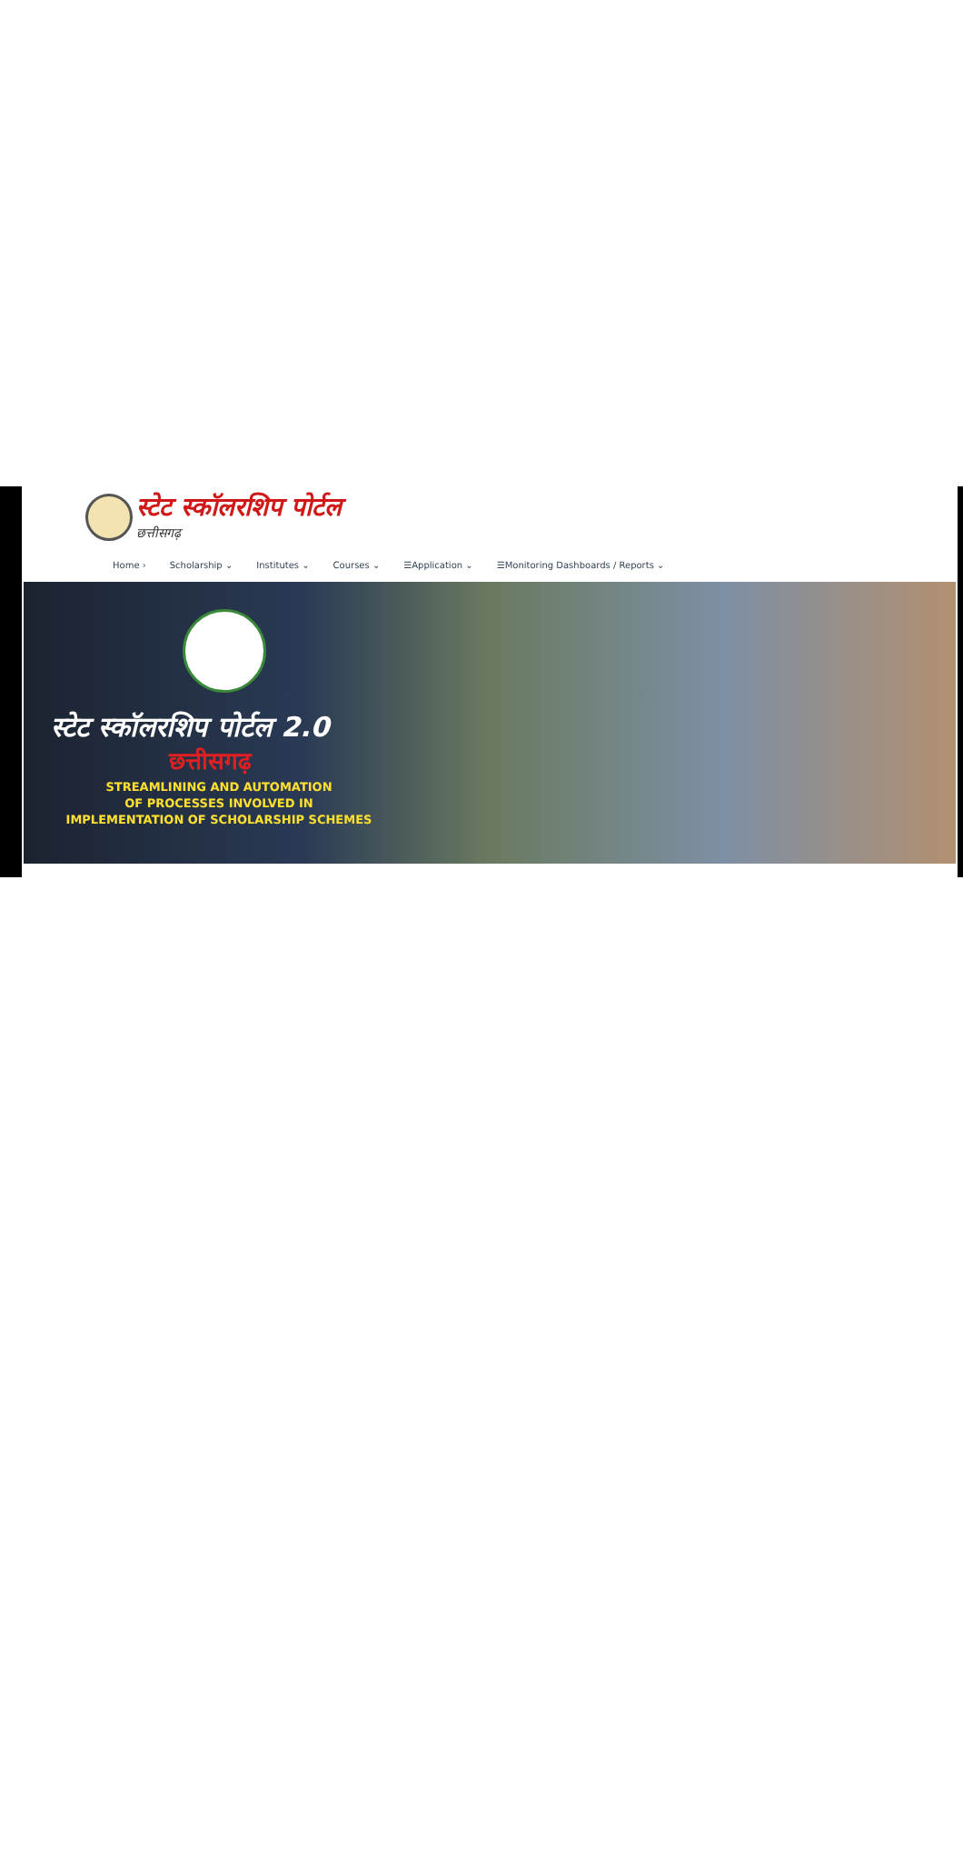स्टेट स्कॉलरशिप पोर्टल
छत्तीसगढ़
Home › Scholarship ⌄ Institutes ⌄ Courses ⌄ ☰Application ⌄ ☰Monitoring Dashboards / Reports ⌄
स्टेट स्कॉलरशिप पोर्टल 2.0
छत्तीसगढ़
STREAMLINING AND AUTOMATION
OF PROCESSES INVOLVED IN
IMPLEMENTATION OF SCHOLARSHIP SCHEMES